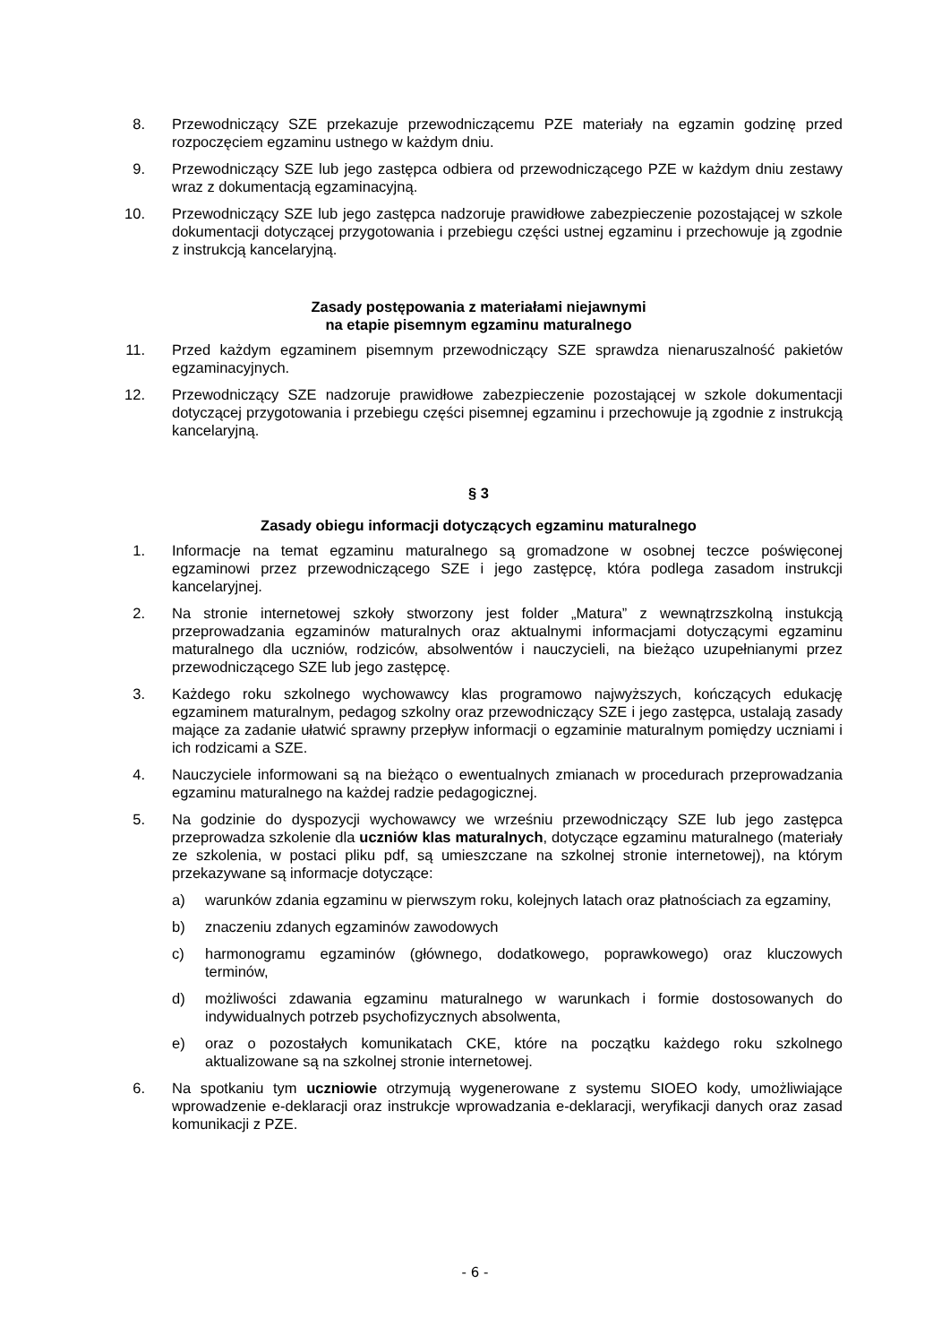8. Przewodniczący SZE przekazuje przewodniczącemu PZE materiały na egzamin godzinę przed rozpoczęciem egzaminu ustnego w każdym dniu.
9. Przewodniczący SZE lub jego zastępca odbiera od przewodniczącego PZE w każdym dniu zestawy wraz z dokumentacją egzaminacyjną.
10. Przewodniczący SZE lub jego zastępca nadzoruje prawidłowe zabezpieczenie pozostającej w szkole dokumentacji dotyczącej przygotowania i przebiegu części ustnej egzaminu i przechowuje ją zgodnie z instrukcją kancelaryjną.
Zasady postępowania z materiałami niejawnymi
na etapie pisemnym egzaminu maturalnego
11. Przed każdym egzaminem pisemnym przewodniczący SZE sprawdza nienaruszalność pakietów egzaminacyjnych.
12. Przewodniczący SZE nadzoruje prawidłowe zabezpieczenie pozostającej w szkole dokumentacji dotyczącej przygotowania i przebiegu części pisemnej egzaminu i przechowuje ją zgodnie z instrukcją kancelaryjną.
§ 3
Zasady obiegu informacji dotyczących egzaminu maturalnego
1. Informacje na temat egzaminu maturalnego są gromadzone w osobnej teczce poświęconej egzaminowi przez przewodniczącego SZE i jego zastępcę, która podlega zasadom instrukcji kancelaryjnej.
2. Na stronie internetowej szkoły stworzony jest folder „Matura” z wewnątrzszkolną instukcją przeprowadzania egzaminów maturalnych oraz aktualnymi informacjami dotyczącymi egzaminu maturalnego dla uczniów, rodziców, absolwentów i nauczycieli, na bieżąco uzupełnianymi przez przewodniczącego SZE lub jego zastępcę.
3. Każdego roku szkolnego wychowawcy klas programowo najwyższych, kończących edukację egzaminem maturalnym, pedagog szkolny oraz przewodniczący SZE i jego zastępca, ustalają zasady mające za zadanie ułatwić sprawny przepływ informacji o egzaminie maturalnym pomiędzy uczniami i ich rodzicami a SZE.
4. Nauczyciele informowani są na bieżąco o ewentualnych zmianach w procedurach przeprowadzania egzaminu maturalnego na każdej radzie pedagogicznej.
5. Na godzinie do dyspozycji wychowawcy we wrześniu przewodniczący SZE lub jego zastępca przeprowadza szkolenie dla uczniów klas maturalnych, dotyczące egzaminu maturalnego (materiały ze szkolenia, w postaci pliku pdf, są umieszczane na szkolnej stronie internetowej), na którym przekazywane są informacje dotyczące:
a) warunków zdania egzaminu w pierwszym roku, kolejnych latach oraz płatnościach za egzaminy,
b) znaczeniu zdanych egzaminów zawodowych
c) harmonogramu egzaminów (głównego, dodatkowego, poprawkowego) oraz kluczowych terminów,
d) możliwości zdawania egzaminu maturalnego w warunkach i formie dostosowanych do indywidualnych potrzeb psychofizycznych absolwenta,
e) oraz o pozostałych komunikatach CKE, które na początku każdego roku szkolnego aktualizowane są na szkolnej stronie internetowej.
6. Na spotkaniu tym uczniowie otrzymują wygenerowane z systemu SIOEO kody, umożliwiające wprowadzenie e-deklaracji oraz instrukcje wprowadzania e-deklaracji, weryfikacji danych oraz zasad komunikacji z PZE.
- 6 -